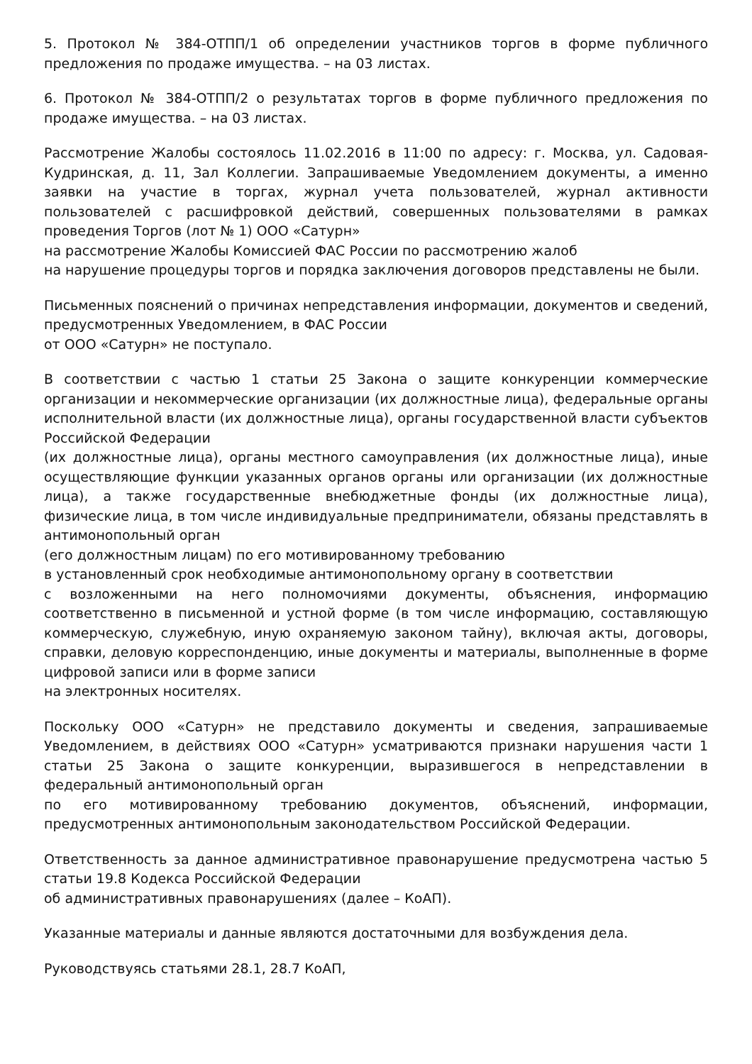5. Протокол № 384-ОТПП/1 об определении участников торгов в форме публичного предложения по продаже имущества. – на 03 листах.
6. Протокол № 384-ОТПП/2 о результатах торгов в форме публичного предложения по продаже имущества. – на 03 листах.
Рассмотрение Жалобы состоялось 11.02.2016 в 11:00 по адресу: г. Москва, ул. Садовая-Кудринская, д. 11, Зал Коллегии. Запрашиваемые Уведомлением документы, а именно заявки на участие в торгах, журнал учета пользователей, журнал активности пользователей с расшифровкой действий, совершенных пользователями в рамках проведения Торгов (лот № 1) ООО «Сатурн»
на рассмотрение Жалобы Комиссией ФАС России по рассмотрению жалоб
на нарушение процедуры торгов и порядка заключения договоров представлены не были.
Письменных пояснений о причинах непредставления информации, документов и сведений, предусмотренных Уведомлением, в ФАС России
от ООО «Сатурн» не поступало.
В соответствии с частью 1 статьи 25 Закона о защите конкуренции коммерческие организации и некоммерческие организации (их должностные лица), федеральные органы исполнительной власти (их должностные лица), органы государственной власти субъектов Российской Федерации
(их должностные лица), органы местного самоуправления (их должностные лица), иные осуществляющие функции указанных органов органы или организации (их должностные лица), а также государственные внебюджетные фонды (их должностные лица), физические лица, в том числе индивидуальные предприниматели, обязаны представлять в антимонопольный орган
(его должностным лицам) по его мотивированному требованию
в установленный срок необходимые антимонопольному органу в соответствии
с возложенными на него полномочиями документы, объяснения, информацию соответственно в письменной и устной форме (в том числе информацию, составляющую коммерческую, служебную, иную охраняемую законом тайну), включая акты, договоры, справки, деловую корреспонденцию, иные документы и материалы, выполненные в форме цифровой записи или в форме записи
на электронных носителях.
Поскольку ООО «Сатурн» не представило документы и сведения, запрашиваемые Уведомлением, в действиях ООО «Сатурн» усматриваются признаки нарушения части 1 статьи 25 Закона о защите конкуренции, выразившегося в непредставлении в федеральный антимонопольный орган
по его мотивированному требованию документов, объяснений, информации, предусмотренных антимонопольным законодательством Российской Федерации.
Ответственность за данное административное правонарушение предусмотрена частью 5 статьи 19.8 Кодекса Российской Федерации
об административных правонарушениях (далее – КоАП).
Указанные материалы и данные являются достаточными для возбуждения дела.
Руководствуясь статьями 28.1, 28.7 КоАП,